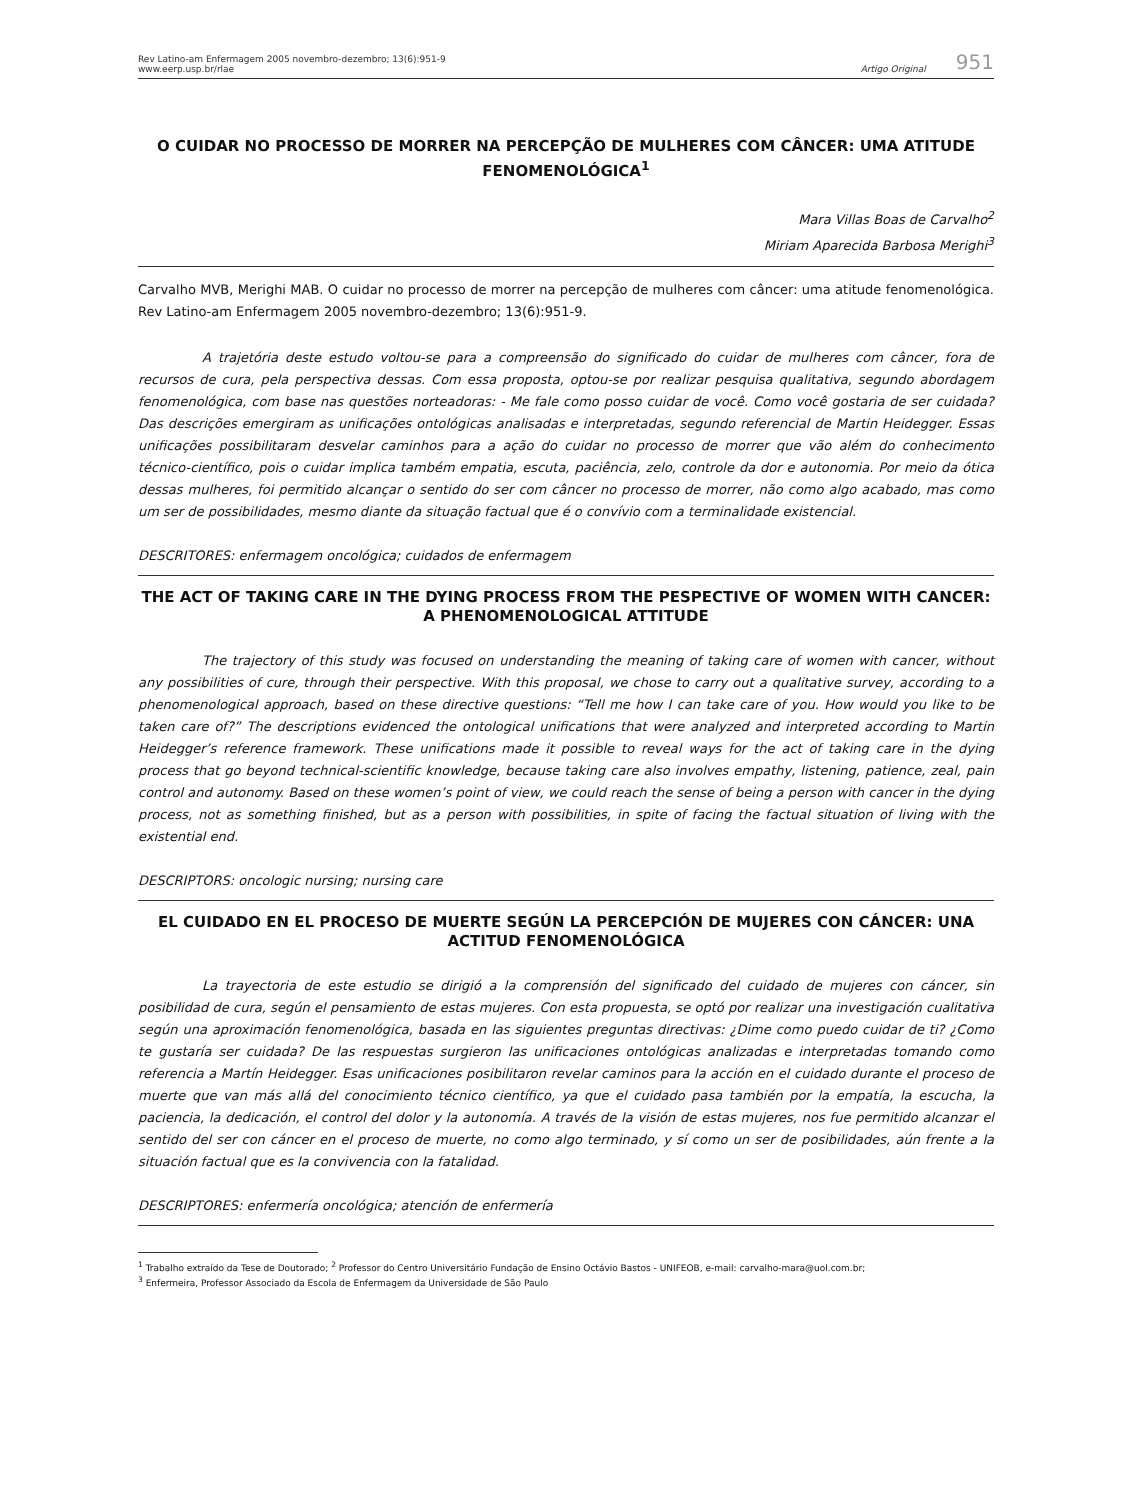Rev Latino-am Enfermagem 2005 novembro-dezembro; 13(6):951-9
www.eerp.usp.br/rlae
Artigo Original 951
O CUIDAR NO PROCESSO DE MORRER NA PERCEPÇÃO DE MULHERES COM CÂNCER: UMA ATITUDE FENOMENOLÓGICA<sup>1</sup>
Mara Villas Boas de Carvalho<sup>2</sup>
Miriam Aparecida Barbosa Merighi<sup>3</sup>
Carvalho MVB, Merighi MAB. O cuidar no processo de morrer na percepção de mulheres com câncer: uma atitude fenomenológica. Rev Latino-am Enfermagem 2005 novembro-dezembro; 13(6):951-9.
A trajetória deste estudo voltou-se para a compreensão do significado do cuidar de mulheres com câncer, fora de recursos de cura, pela perspectiva dessas. Com essa proposta, optou-se por realizar pesquisa qualitativa, segundo abordagem fenomenológica, com base nas questões norteadoras: - Me fale como posso cuidar de você. Como você gostaria de ser cuidada? Das descrições emergiram as unificações ontológicas analisadas e interpretadas, segundo referencial de Martin Heidegger. Essas unificações possibilitaram desvelar caminhos para a ação do cuidar no processo de morrer que vão além do conhecimento técnico-científico, pois o cuidar implica também empatia, escuta, paciência, zelo, controle da dor e autonomia. Por meio da ótica dessas mulheres, foi permitido alcançar o sentido do ser com câncer no processo de morrer, não como algo acabado, mas como um ser de possibilidades, mesmo diante da situação factual que é o convívio com a terminalidade existencial.
DESCRITORES: enfermagem oncológica; cuidados de enfermagem
THE ACT OF TAKING CARE IN THE DYING PROCESS FROM THE PESPECTIVE OF WOMEN WITH CANCER: A PHENOMENOLOGICAL ATTITUDE
The trajectory of this study was focused on understanding the meaning of taking care of women with cancer, without any possibilities of cure, through their perspective. With this proposal, we chose to carry out a qualitative survey, according to a phenomenological approach, based on these directive questions: “Tell me how I can take care of you. How would you like to be taken care of?” The descriptions evidenced the ontological unifications that were analyzed and interpreted according to Martin Heidegger’s reference framework. These unifications made it possible to reveal ways for the act of taking care in the dying process that go beyond technical-scientific knowledge, because taking care also involves empathy, listening, patience, zeal, pain control and autonomy. Based on these women’s point of view, we could reach the sense of being a person with cancer in the dying process, not as something finished, but as a person with possibilities, in spite of facing the factual situation of living with the existential end.
DESCRIPTORS: oncologic nursing; nursing care
EL CUIDADO EN EL PROCESO DE MUERTE SEGÚN LA PERCEPCIÓN DE MUJERES CON CÁNCER: UNA ACTITUD FENOMENOLÓGICA
La trayectoria de este estudio se dirigió a la comprensión del significado del cuidado de mujeres con cáncer, sin posibilidad de cura, según el pensamiento de estas mujeres. Con esta propuesta, se optó por realizar una investigación cualitativa según una aproximación fenomenológica, basada en las siguientes preguntas directivas: ¿Dime como puedo cuidar de ti? ¿Como te gustaría ser cuidada? De las respuestas surgieron las unificaciones ontológicas analizadas e interpretadas tomando como referencia a Martín Heidegger. Esas unificaciones posibilitaron revelar caminos para la acción en el cuidado durante el proceso de muerte que van más allá del conocimiento técnico científico, ya que el cuidado pasa también por la empatía, la escucha, la paciencia, la dedicación, el control del dolor y la autonomía. A través de la visión de estas mujeres, nos fue permitido alcanzar el sentido del ser con cáncer en el proceso de muerte, no como algo terminado, y sí como un ser de posibilidades, aún frente a la situación factual que es la convivencia con la fatalidad.
DESCRIPTORES: enfermería oncológica; atención de enfermería
<sup>1</sup> Trabalho extraído da Tese de Doutorado; <sup>2</sup> Professor do Centro Universitário Fundação de Ensino Octávio Bastos - UNIFEOB, e-mail: carvalho-mara@uol.com.br;
<sup>3</sup> Enfermeira, Professor Associado da Escola de Enfermagem da Universidade de São Paulo